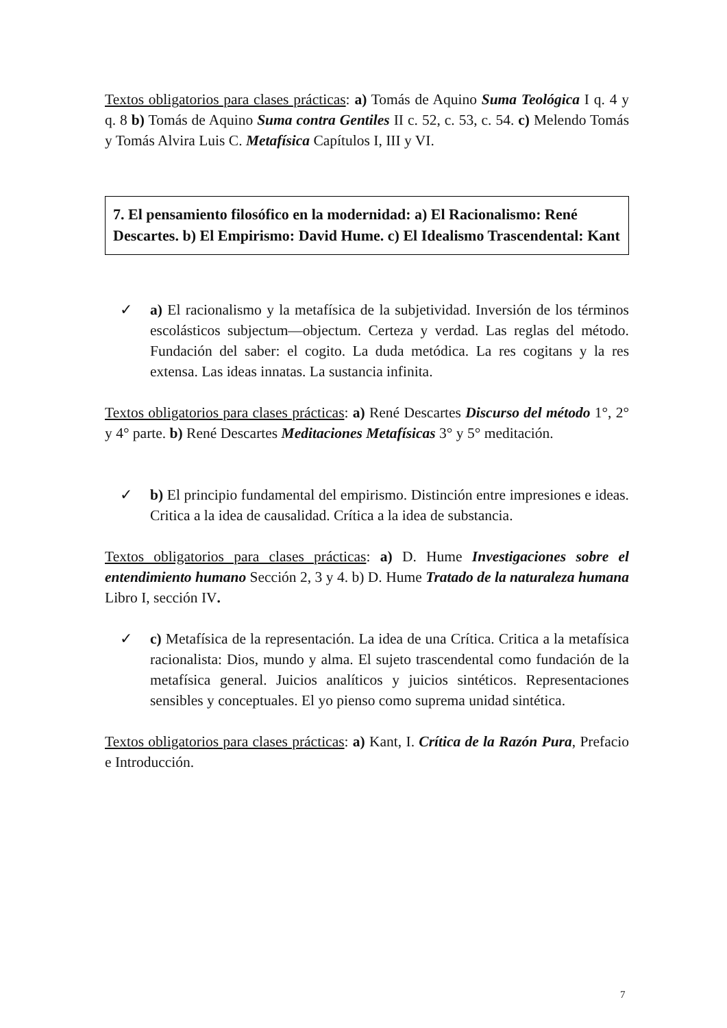Textos obligatorios para clases prácticas: a) Tomás de Aquino Suma Teológica I q. 4 y q. 8 b) Tomás de Aquino Suma contra Gentiles II c. 52, c. 53, c. 54. c) Melendo Tomás y Tomás Alvira Luis C. Metafísica Capítulos I, III y VI.
7. El pensamiento filosófico en la modernidad: a) El Racionalismo: René Descartes. b) El Empirismo: David Hume. c) El Idealismo Trascendental: Kant
✓ a) El racionalismo y la metafísica de la subjetividad. Inversión de los términos escolásticos subjectum—objectum. Certeza y verdad. Las reglas del método. Fundación del saber: el cogito. La duda metódica. La res cogitans y la res extensa. Las ideas innatas. La sustancia infinita.
Textos obligatorios para clases prácticas: a) René Descartes Discurso del método 1°, 2° y 4° parte. b) René Descartes Meditaciones Metafísicas 3° y 5° meditación.
✓ b) El principio fundamental del empirismo. Distinción entre impresiones e ideas. Critica a la idea de causalidad. Crítica a la idea de substancia.
Textos obligatorios para clases prácticas: a) D. Hume Investigaciones sobre el entendimiento humano Sección 2, 3 y 4. b) D. Hume Tratado de la naturaleza humana Libro I, sección IV.
✓ c) Metafísica de la representación. La idea de una Crítica. Critica a la metafísica racionalista: Dios, mundo y alma. El sujeto trascendental como fundación de la metafísica general. Juicios analíticos y juicios sintéticos. Representaciones sensibles y conceptuales. El yo pienso como suprema unidad sintética.
Textos obligatorios para clases prácticas: a) Kant, I. Crítica de la Razón Pura, Prefacio e Introducción.
7